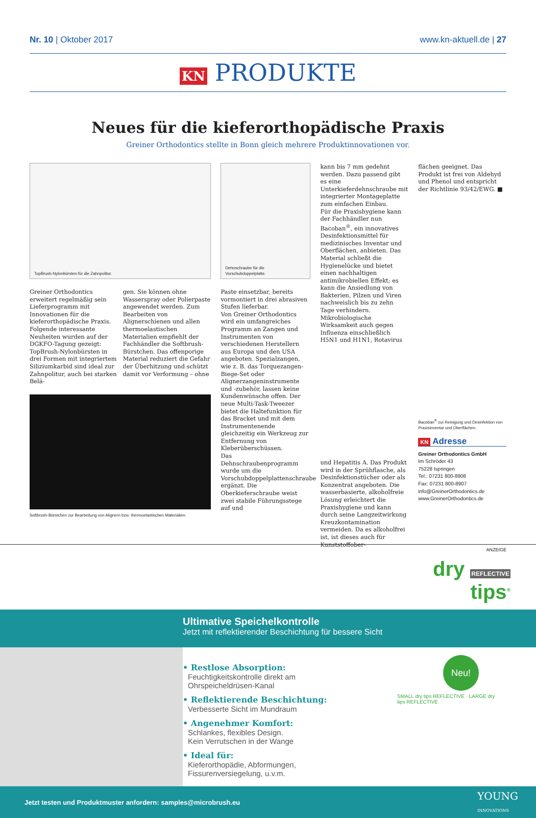Nr. 10 | Oktober 2017 www.kn-aktuell.de | 27
KN PRODUKTE
Neues für die kieferorthopädische Praxis
Greiner Orthodontics stellte in Bonn gleich mehrere Produktinnovationen vor.
TopBrush-Nylonbürsten für die Zahnpolitur.
Greiner Orthodontics erweitert regelmäßig sein Lieferprogramm mit Innovationen für die kieferorthopädische Praxis. Folgende interessante Neuheiten wurden auf der DGKFO-Tagung gezeigt: TopBrush-Nylonbürsten in drei Formen mit integriertem Siliziumkarbid sind ideal zur Zahnpolitur, auch bei starken Belä-
gen. Sie können ohne Wasserspray oder Polierpaste angewendet werden. Zum Bearbeiten von Alignerschienen und allen thermoelastischen Materialien empfiehlt der Fachhändler die Softbrush-Bürstchen. Das offenporige Material reduziert die Gefahr der Überhitzung und schützt damit vor Verformung – ohne
Softbrush-Bürstchen zur Bearbeitung von Alignern bzw. thermoelastischen Materialien.
Dehnschraube für die
Vorschubdoppelplatte.
Paste einsetzbar, bereits vormontiert in drei abrasiven Stufen lieferbar.
Von Greiner Orthodontics wird ein umfangreiches Programm an Zangen und Instrumenten von verschiedenen Herstellern aus Europa und den USA angeboten. Spezialzangen, wie z. B. das Torquezangen-Biege-Set oder Alignerzangeninstrumente und -zubehör, lassen keine Kundenwünsche offen. Der neue Multi-Task-Tweezer bietet die Haltefunktion für das Bracket und mit dem Instrumentenende gleichzeitig ein Werkzeug zur Entfernung von Kleberüberschüssen.
Das Dehnschraubenprogramm wurde um die Vorschubdoppelplattenschraube ergänzt. Die Oberkieferschraube weist zwei stabile Führungsstege auf und
kann bis 7 mm gedehnt werden. Dazu passend gibt es eine Unterkieferdehnschraube mit integrierter Montageplatte zum einfachen Einbau.
Für die Praxishygiene kann der Fachhändler nun Bacoban<sup>®</sup>, ein innovatives Desinfektionsmittel für medizinisches Inventar und Oberflächen, anbieten. Das Material schließt die Hygienelücke und bietet einen nachhaltigen antimikrobiellen Effekt; es kann die Ansiedlung von Bakterien, Pilzen und Viren nachweislich bis zu zehn Tage verhindern. Mikrobiologische Wirksamkeit auch gegen Influenza einschließlich H5N1 und H1N1, Rotavirus
und Hepatitis A. Das Produkt wird in der Sprühflasche, als Desinfektionstücher oder als Konzentrat angeboten. Die wasserbasierte, alkoholfreie Lösung erleichtert die Praxishygiene und kann durch seine Langzeitwirkung Kreuzkontamination vermeiden. Da es alkoholfrei ist, ist dieses auch für Kunststoffober-
flächen geeignet. Das Produkt ist frei von Aldehyd und Phenol und entspricht der Richtlinie 93/42/EWG. ■
Bacoban<sup>®</sup> zur Reinigung und Desinfektion von Praxisinventar und Oberflächen.
KN Adresse
Greiner Orthodontics GmbH
Im Schröder 43
75228 Ispringen
Tel.: 07231 800-8906
Fax: 07231 800-8907
info@GreinerOrthodontics.de
www.GreinerOrthodontics.de
ANZEIGE
dry REFLECTIVE
tips<sup>®</sup>
Ultimative Speichelkontrolle
Jetzt mit reflektierender Beschichtung für bessere Sicht
• Restlose Absorption:
Feuchtigkeitskontrolle direkt am
Ohrspeicheldrüsen-Kanal
• Reflektierende Beschichtung:
Verbesserte Sicht im Mundraum
• Angenehmer Komfort:
Schlankes, flexibles Design.
Kein Verrutschen in der Wange
• Ideal für:
Kieferorthopädie, Abformungen,
Fissurenversiegelung, u.v.m.
Neu!
SMALL dry tips REFLECTIVE · LARGE dry tips REFLECTIVE
Jetzt testen und Produktmuster anfordern: samples@microbrush.eu YOUNG
INNOVATIONS